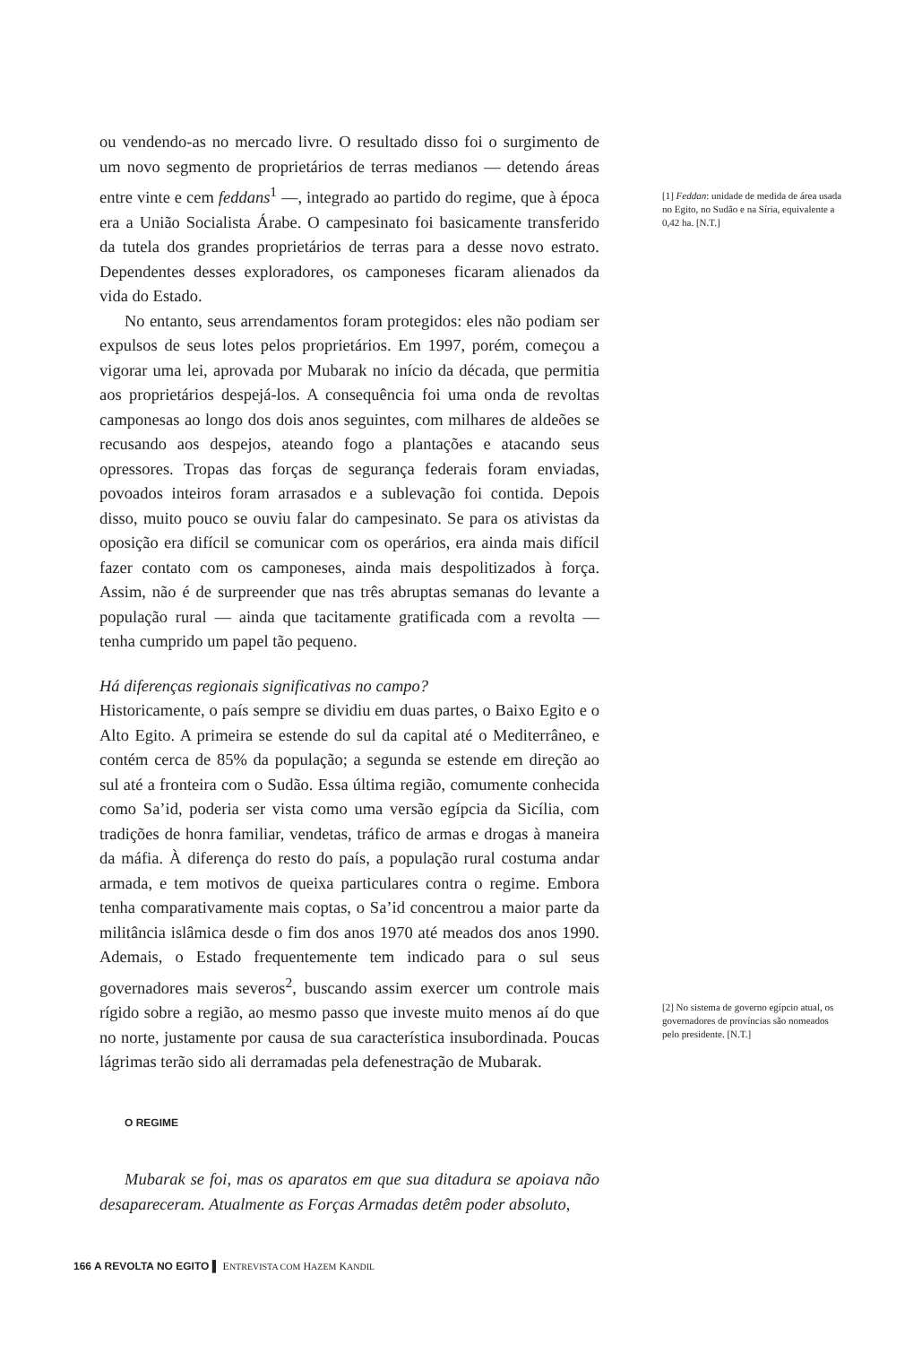ou vendendo-as no mercado livre. O resultado disso foi o surgimento de um novo segmento de proprietários de terras medianos — detendo áreas entre vinte e cem feddans<sup>1</sup> —, integrado ao partido do regime, que à época era a União Socialista Árabe. O campesinato foi basicamente transferido da tutela dos grandes proprietários de terras para a desse novo estrato. Dependentes desses exploradores, os camponeses ficaram alienados da vida do Estado.
No entanto, seus arrendamentos foram protegidos: eles não podiam ser expulsos de seus lotes pelos proprietários. Em 1997, porém, começou a vigorar uma lei, aprovada por Mubarak no início da década, que permitia aos proprietários despejá-los. A consequência foi uma onda de revoltas camponesas ao longo dos dois anos seguintes, com milhares de aldeões se recusando aos despejos, ateando fogo a plantações e atacando seus opressores. Tropas das forças de segurança federais foram enviadas, povoados inteiros foram arrasados e a sublevação foi contida. Depois disso, muito pouco se ouviu falar do campesinato. Se para os ativistas da oposição era difícil se comunicar com os operários, era ainda mais difícil fazer contato com os camponeses, ainda mais despolitizados à força. Assim, não é de surpreender que nas três abruptas semanas do levante a população rural — ainda que tacitamente gratificada com a revolta — tenha cumprido um papel tão pequeno.
Há diferenças regionais significativas no campo?
Historicamente, o país sempre se dividiu em duas partes, o Baixo Egito e o Alto Egito. A primeira se estende do sul da capital até o Mediterrâneo, e contém cerca de 85% da população; a segunda se estende em direção ao sul até a fronteira com o Sudão. Essa última região, comumente conhecida como Sa’id, poderia ser vista como uma versão egípcia da Sicília, com tradições de honra familiar, vendetas, tráfico de armas e drogas à maneira da máfia. À diferença do resto do país, a população rural costuma andar armada, e tem motivos de queixa particulares contra o regime. Embora tenha comparativamente mais coptas, o Sa’id concentrou a maior parte da militância islâmica desde o fim dos anos 1970 até meados dos anos 1990. Ademais, o Estado frequentemente tem indicado para o sul seus governadores mais severos<sup>2</sup>, buscando assim exercer um controle mais rígido sobre a região, ao mesmo passo que investe muito menos aí do que no norte, justamente por causa de sua característica insubordinada. Poucas lágrimas terão sido ali derramadas pela defenestração de Mubarak.
O REGIME
Mubarak se foi, mas os aparatos em que sua ditadura se apoiava não desapareceram. Atualmente as Forças Armadas detêm poder absoluto,
[1] Feddan: unidade de medida de área usada no Egito, no Sudão e na Síria, equivalente a 0,42 ha. [N.T.]
[2] No sistema de governo egípcio atual, os governadores de províncias são nomeados pelo presidente. [N.T.]
166 A REVOLTA NO EGITO ▌ ENTREVISTA COM HAZEM KANDIL